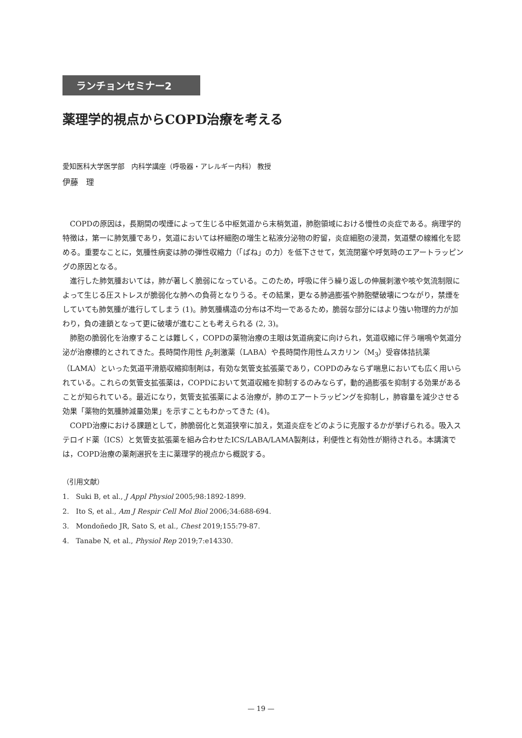ランチョンセミナー2
薬理学的視点からCOPD治療を考える
愛知医科大学医学部　内科学講座（呼吸器・アレルギー内科） 教授
伊藤　理
COPDの原因は，長期間の喫煙によって生じる中枢気道から末梢気道，肺胞領域における慢性の炎症である。病理学的特徴は，第一に肺気腫であり，気道においては杯細胞の増生と粘液分泌物の貯留，炎症細胞の浸潤，気道壁の線維化を認める。重要なことに，気腫性病変は肺の弾性収縮力（「ばね」の力）を低下させて，気流閉塞や呼気時のエアートラッピングの原因となる。
進行した肺気腫おいては，肺が著しく脆弱になっている。このため，呼吸に伴う繰り返しの伸展刺激や咳や気流制限によって生じる圧ストレスが脆弱化な肺への負荷となりうる。その結果，更なる肺過膨張や肺胞壁破壊につながり，禁煙をしていても肺気腫が進行してしまう (1)。肺気腫構造の分布は不均一であるため，脆弱な部分にはより強い物理的力が加わり，負の連鎖となって更に破壊が進むことも考えられる (2, 3)。
肺胞の脆弱化を治療することは難しく，COPDの薬物治療の主眼は気道病変に向けられ，気道収縮に伴う喘鳴や気道分泌が治療標的とされてきた。長時間作用性 β<sub>2</sub>刺激薬（LABA）や長時間作用性ムスカリン（M<sub>3</sub>）受容体拮抗薬（LAMA）といった気道平滑筋収縮抑制剤は，有効な気管支拡張薬であり，COPDのみならず喘息においても広く用いられている。これらの気管支拡張薬は，COPDにおいて気道収縮を抑制するのみならず，動的過膨張を抑制する効果があることが知られている。最近になり，気管支拡張薬による治療が，肺のエアートラッピングを抑制し，肺容量を減少させる効果「薬物的気腫肺減量効果」を示すこともわかってきた (4)。
COPD治療における課題として，肺脆弱化と気道狭窄に加え，気道炎症をどのように克服するかが挙げられる。吸入ステロイド薬（ICS）と気管支拡張薬を組み合わせたICS/LABA/LAMA製剤は，利便性と有効性が期待される。本講演では，COPD治療の薬剤選択を主に薬理学的視点から概説する。
（引用文献）
1.　Suki B, et al., J Appl Physiol 2005;98:1892-1899.
2.　Ito S, et al., Am J Respir Cell Mol Biol 2006;34:688-694.
3.　Mondoñedo JR, Sato S, et al., Chest 2019;155:79-87.
4.　Tanabe N, et al., Physiol Rep 2019;7:e14330.
— 19 —